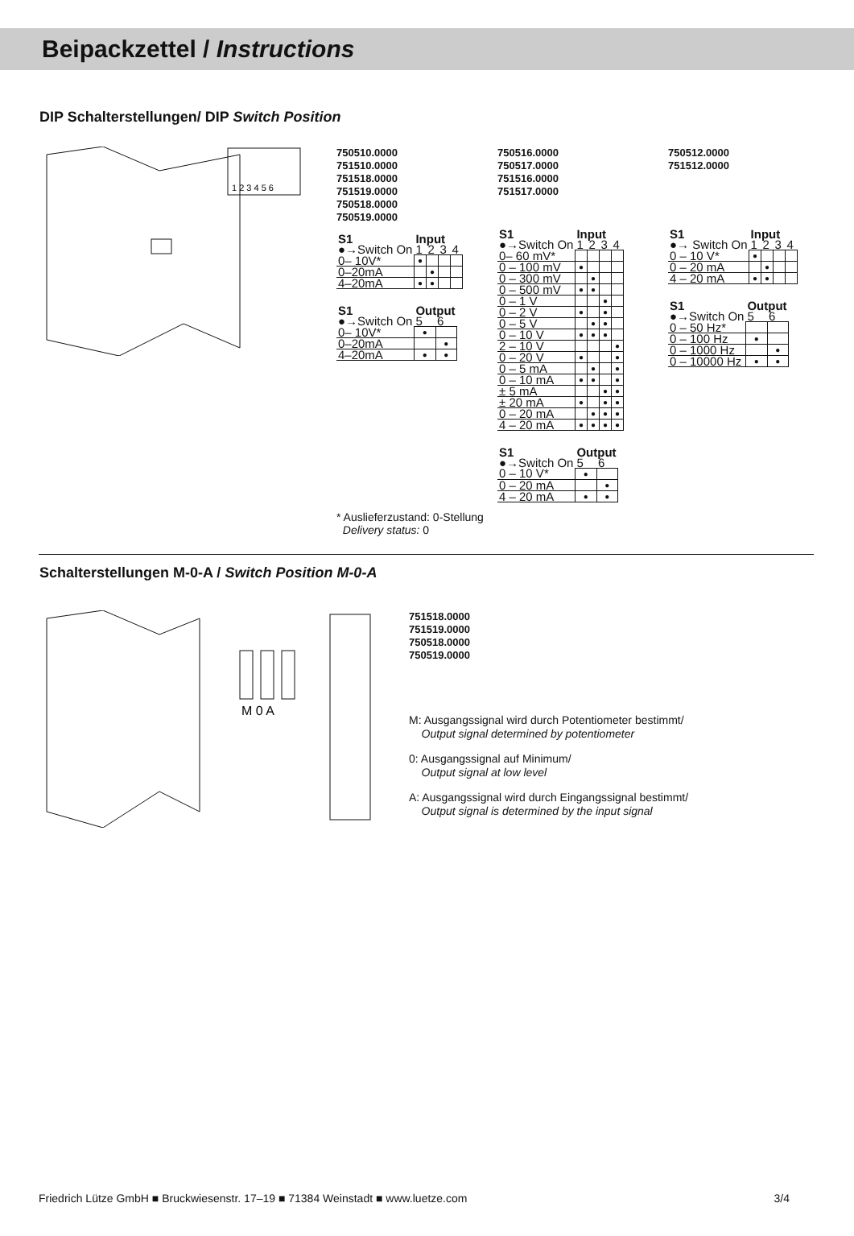Beipackzettel / Instructions
DIP Schalterstellungen/ DIP Switch Position
1 2 3 4 5 6
750510.0000
751510.0000
751518.0000
751519.0000
750518.0000
750519.0000
| S1 | Input | | | |
| --- | --- | --- | --- | --- |
| ●→Switch On | 1 | 2 | 3 | 4 |
| 0– 10V* | ● | | | |
| 0–20mA | | ● | | |
| 4–20mA | ● | ● | | |
| S1 | Output | |
| --- | --- | --- |
| ●→Switch On | 5 | 6 |
| 0– 10V* | ● | |
| 0–20mA | | ● |
| 4–20mA | ● | ● |
750516.0000
750517.0000
751516.0000
751517.0000
| S1 | Input | | | |
| --- | --- | --- | --- | --- |
| ●→Switch On | 1 | 2 | 3 | 4 |
| 0– 60 mV* | | | | |
| 0 – 100 mV | ● | | | |
| 0 – 300 mV | | ● | | |
| 0 – 500 mV | ● | ● | | |
| 0 – 1 V | | | ● | |
| 0 – 2 V | ● | | ● | |
| 0 – 5 V | | ● | ● | |
| 0 – 10 V | ● | ● | ● | |
| 2 – 10 V | | | | ● |
| 0 – 20 V | ● | | | ● |
| 0 – 5 mA | | ● | | ● |
| 0 – 10 mA | ● | ● | | ● |
| ± 5 mA | | | ● | ● |
| ± 20 mA | ● | | ● | ● |
| 0 – 20 mA | | ● | ● | ● |
| 4 – 20 mA | ● | ● | ● | ● |
| S1 | Output | |
| --- | --- | --- |
| ●→Switch On | 5 | 6 |
| 0 – 10 V* | ● | |
| 0 – 20 mA | | ● |
| 4 – 20 mA | ● | ● |
750512.0000
751512.0000
| S1 | Input | | | |
| --- | --- | --- | --- | --- |
| ●→ Switch On | 1 | 2 | 3 | 4 |
| 0 – 10 V* | ● | | | |
| 0 – 20 mA | | ● | | |
| 4 – 20 mA | ● | ● | | |
| S1 | Output | |
| --- | --- | --- |
| ●→Switch On | 5 | 6 |
| 0 – 50 Hz* | | |
| 0 – 100 Hz | ● | |
| 0 – 1000 Hz | | ● |
| 0 – 10000 Hz | ● | ● |
* Auslieferzustand: 0-Stellung
Delivery status: 0
Schalterstellungen M-0-A / Switch Position M-0-A
M 0 A
751518.0000
751519.0000
750518.0000
750519.0000
M: Ausgangssignal wird durch Potentiometer bestimmt/
Output signal determined by potentiometer
0: Ausgangssignal auf Minimum/
Output signal at low level
A: Ausgangssignal wird durch Eingangssignal bestimmt/
Output signal is determined by the input signal
Friedrich Lütze GmbH ■ Bruckwiesenstr. 17–19 ■ 71384 Weinstadt ■ www.luetze.com 3/4